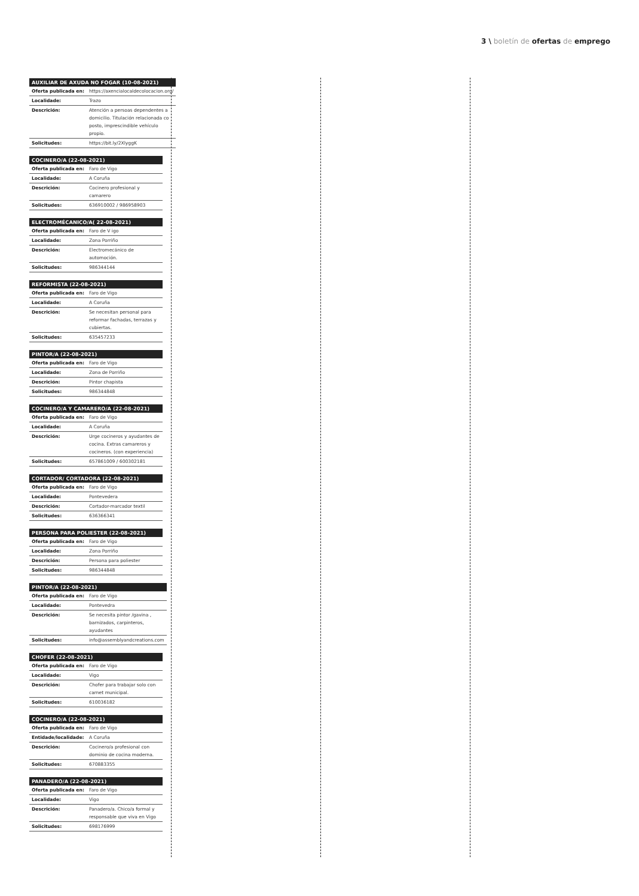3 \ boletín de ofertas de emprego
| AUXILIAR DE AXUDA NO FOGAR (10-08-2021) | |
| --- | --- |
| Oferta publicada en: | https://axencialocaldecolocacion.org/ |
| Localidade: | Trazo |
| Descrición: | Atención a persoas dependentes a domicilio. Titulación relacionada co posto, imprescindible vehículo propio. |
| Solicitudes: | https://bit.ly/2XlyggK |
| COCINERO/A (22-08-2021) | |
| --- | --- |
| Oferta publicada en: | Faro de Vigo |
| Localidade: | A Coruña |
| Descrición: | Cocinero profesional y camarero |
| Solicitudes: | 636910002 / 986958903 |
| ELECTROMÉCANICO/A( 22-08-2021) | |
| --- | --- |
| Oferta publicada en: | Faro de V igo |
| Localidade: | Zona Porriño |
| Descrición: | Electromecánico de automoción. |
| Solicitudes: | 986344144 |
| REFORMISTA (22-08-2021) | |
| --- | --- |
| Oferta publicada en: | Faro de Vigo |
| Localidade: | A Coruña |
| Descrición: | Se necesitan personal para reformar fachadas, terrazas y cubiertas. |
| Solicitudes: | 635457233 |
| PINTOR/A (22-08-2021) | |
| --- | --- |
| Oferta publicada en: | Faro de Vigo |
| Localidade: | Zona de Porriño |
| Descrición: | Pintor chapista |
| Solicitudes: | 986344848 |
| COCINERO/A Y CAMARERO/A (22-08-2021) | |
| --- | --- |
| Oferta publicada en: | Faro de Vigo |
| Localidade: | A Coruña |
| Descrición: | Urge cocineros y ayudantes de cocina. Extras camareros y cocineros. (con experiencia) |
| Solicitudes: | 657861009 / 600302181 |
| CORTADOR/ CORTADORA (22-08-2021) | |
| --- | --- |
| Oferta publicada en: | Faro de Vigo |
| Localidade: | Pontevedera |
| Descrición: | Cortador-marcador textil |
| Solicitudes: | 636366341 |
| PERSONA PARA POLIESTER (22-08-2021) | |
| --- | --- |
| Oferta publicada en: | Faro de Vigo |
| Localidade: | Zona Porriño |
| Descrición: | Persona para poliester |
| Solicitudes: | 986344848 |
| PINTOR/A (22-08-2021) | |
| --- | --- |
| Oferta publicada en: | Faro de Vigo |
| Localidade: | Pontevedra |
| Descrición: | Se necesita pintor /gavina , barnizados, carpinteros, ayudantes |
| Solicitudes: | info@assemblyandcreations.com |
| CHOFER (22-08-2021) | |
| --- | --- |
| Oferta publicada en: | Faro de Vigo |
| Localidade: | Vigo |
| Descrición: | Chofer para trabajar solo con carnet municipal. |
| Solicitudes: | 610036182 |
| COCINERO/A (22-08-2021) | |
| --- | --- |
| Oferta publicada en: | Faro de Vigo |
| Entidade/localidade: | A Coruña |
| Descrición: | Cocinero/a profesional con dominio de cocina moderna. |
| Solicitudes: | 670883355 |
| PANADERO/A (22-08-2021) | |
| --- | --- |
| Oferta publicada en: | Faro de Vigo |
| Localidade: | Vigo |
| Descrición: | Panadero/a. Chico/a formal y responsable que viva en Vigo |
| Solicitudes: | 698176999 |